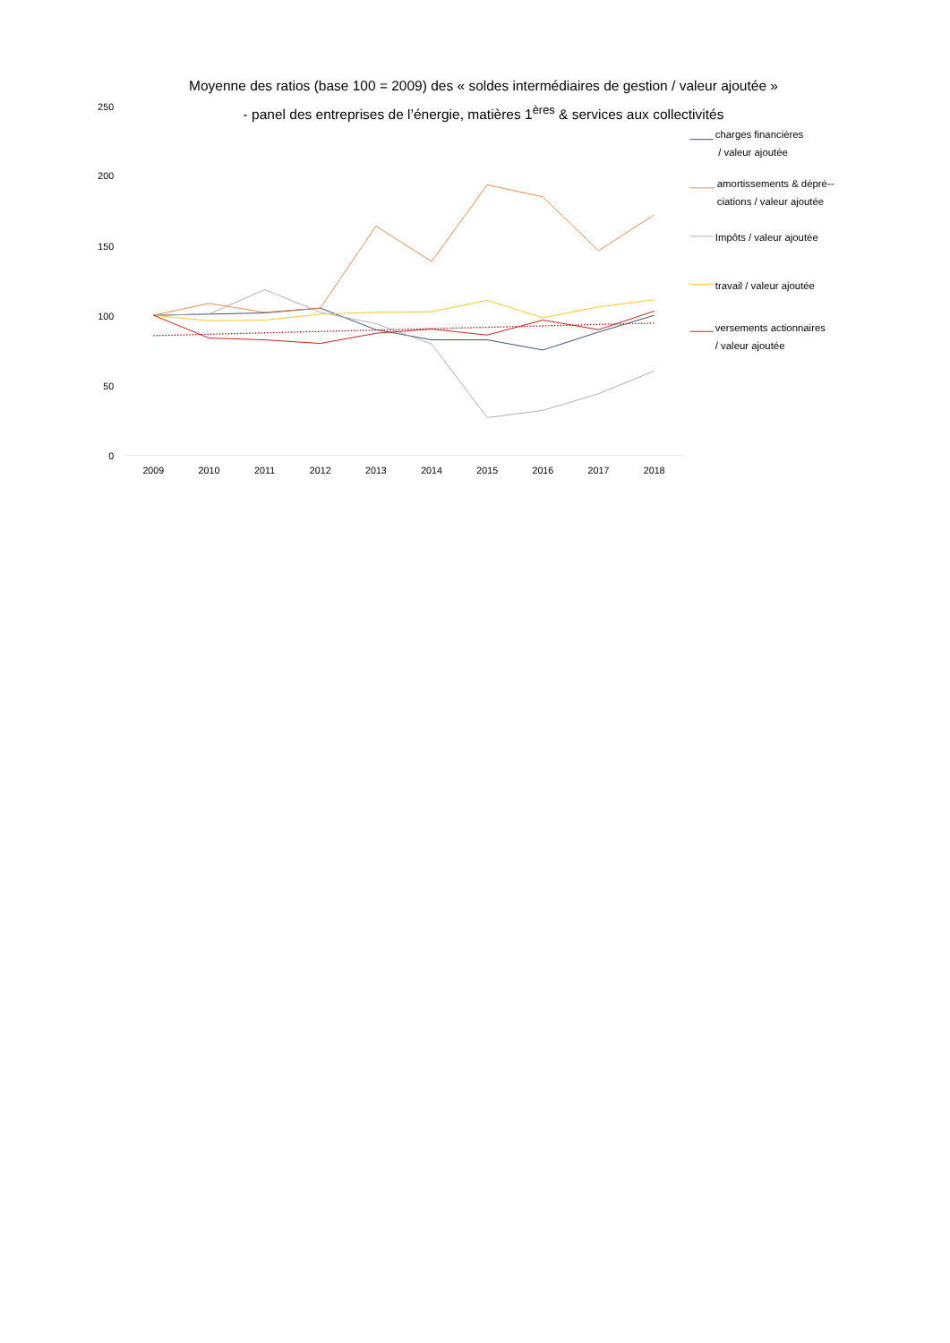Moyenne des ratios (base 100 = 2009) des « soldes intermédiaires de gestion / valeur ajoutée »
- panel des entreprises de l’énergie, matières 1<sup>ères</sup> & services aux collectivités
250
200
150
100
50
0
2009
2010
2011
2012
2013
2014
2015
2016
2017
2018
charges financières
/ valeur ajoutée
amortissements & dépré--
ciations / valeur ajoutée
Impôts / valeur ajoutée
travail / valeur ajoutée
versements actionnaires
/ valeur ajoutée